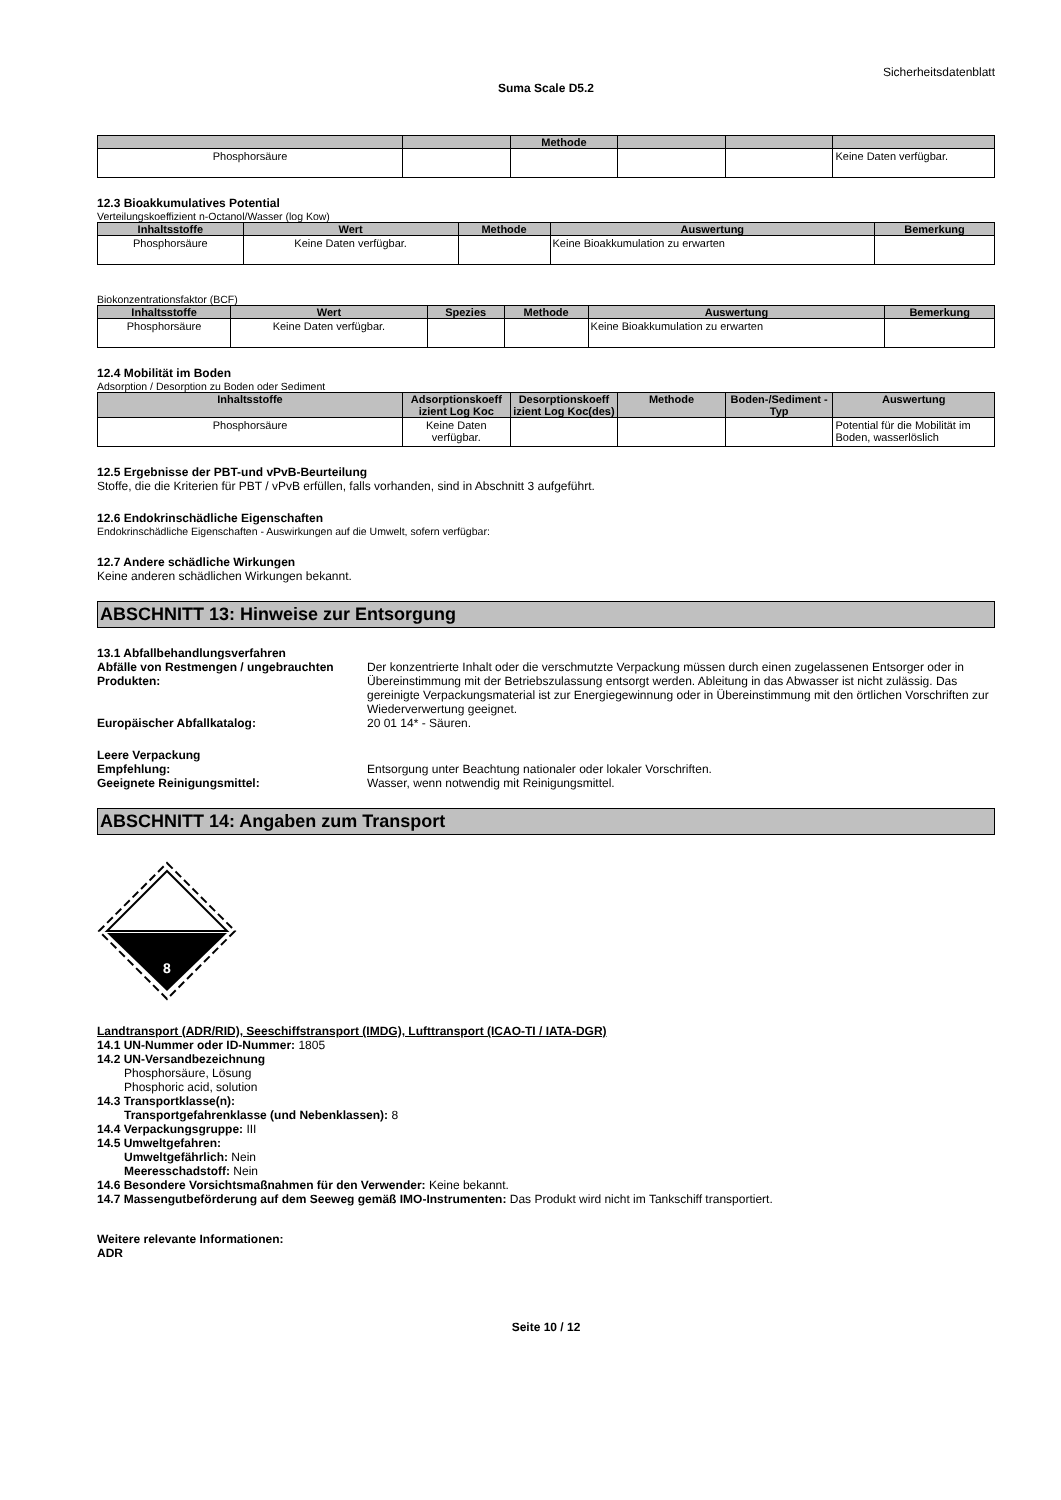Sicherheitsdatenblatt
Suma Scale D5.2
| | | Methode | | | |
| --- | --- | --- | --- | --- | --- |
| Phosphorsäure | | | | | Keine Daten verfügbar. |
12.3 Bioakkumulatives Potential
Verteilungskoeffizient n-Octanol/Wasser (log Kow)
| Inhaltsstoffe | Wert | Methode | Auswertung | Bemerkung |
| --- | --- | --- | --- | --- |
| Phosphorsäure | Keine Daten verfügbar. | | Keine Bioakkumulation zu erwarten | |
Biokonzentrationsfaktor (BCF)
| Inhaltsstoffe | Wert | Spezies | Methode | Auswertung | Bemerkung |
| --- | --- | --- | --- | --- | --- |
| Phosphorsäure | Keine Daten verfügbar. | | | Keine Bioakkumulation zu erwarten | |
12.4 Mobilität im Boden
Adsorption / Desorption zu Boden oder Sediment
| Inhaltsstoffe | Adsorptionskoeff izient Log Koc | Desorptionskoeff izient Log Koc(des) | Methode | Boden-/Sediment -Typ | Auswertung |
| --- | --- | --- | --- | --- | --- |
| Phosphorsäure | Keine Daten verfügbar. | | | | Potential für die Mobilität im Boden, wasserlöslich |
12.5 Ergebnisse der PBT-und vPvB-Beurteilung
Stoffe, die die Kriterien für PBT / vPvB erfüllen, falls vorhanden, sind in Abschnitt 3 aufgeführt.
12.6 Endokrinschädliche Eigenschaften
Endokrinschädliche Eigenschaften - Auswirkungen auf die Umwelt, sofern verfügbar:
12.7 Andere schädliche Wirkungen
Keine anderen schädlichen Wirkungen bekannt.
ABSCHNITT 13: Hinweise zur Entsorgung
13.1 Abfallbehandlungsverfahren
Abfälle von Restmengen / ungebrauchten Produkten:
Der konzentrierte Inhalt oder die verschmutzte Verpackung müssen durch einen zugelassenen Entsorger oder in Übereinstimmung mit der Betriebszulassung entsorgt werden. Ableitung in das Abwasser ist nicht zulässig. Das gereinigte Verpackungsmaterial ist zur Energiegewinnung oder in Übereinstimmung mit den örtlichen Vorschriften zur Wiederverwertung geeignet.
Europäischer Abfallkatalog: 20 01 14* - Säuren.
Leere Verpackung
Empfehlung: Entsorgung unter Beachtung nationaler oder lokaler Vorschriften.
Geeignete Reinigungsmittel: Wasser, wenn notwendig mit Reinigungsmittel.
ABSCHNITT 14: Angaben zum Transport
8
Landtransport (ADR/RID), Seeschiffstransport (IMDG), Lufttransport (ICAO-TI / IATA-DGR)
14.1 UN-Nummer oder ID-Nummer: 1805
14.2 UN-Versandbezeichnung
Phosphorsäure, Lösung
Phosphoric acid, solution
14.3 Transportklasse(n):
Transportgefahrenklasse (und Nebenklassen): 8
14.4 Verpackungsgruppe: III
14.5 Umweltgefahren:
Umweltgefährlich: Nein
Meeresschadstoff: Nein
14.6 Besondere Vorsichtsmaßnahmen für den Verwender: Keine bekannt.
14.7 Massengutbeförderung auf dem Seeweg gemäß IMO-Instrumenten: Das Produkt wird nicht im Tankschiff transportiert.
Weitere relevante Informationen:
ADR
Seite 10 / 12